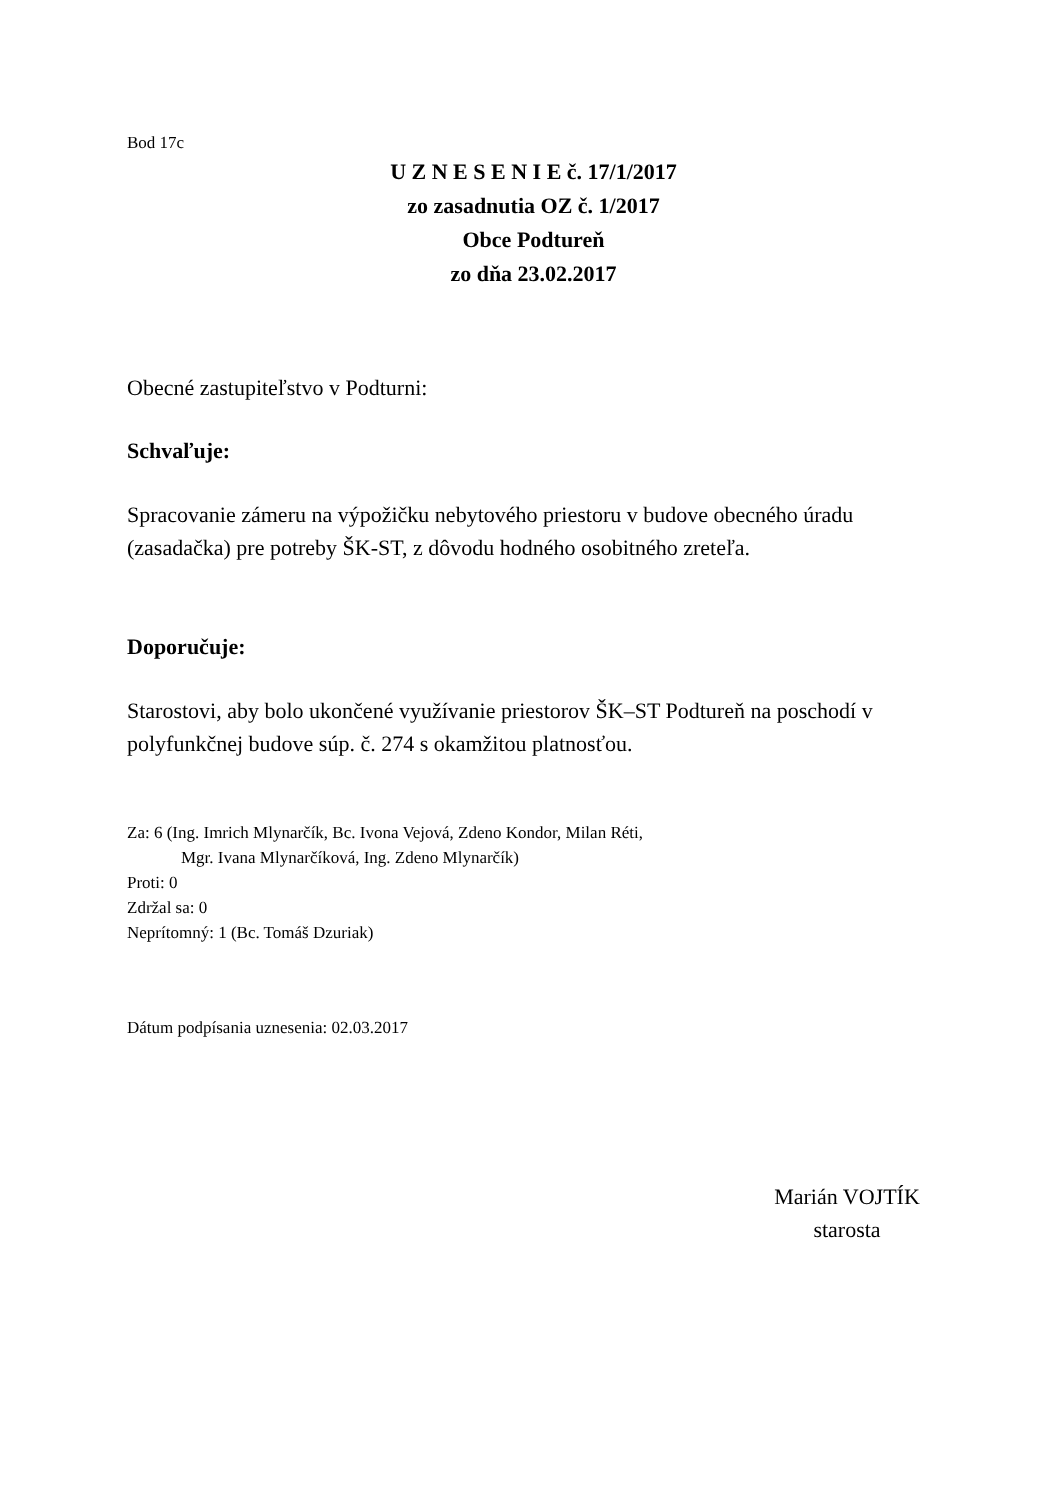Bod 17c
U Z N E S E N I E č. 17/1/2017
zo zasadnutia OZ č. 1/2017
Obce Podtureň
zo dňa 23.02.2017
Obecné zastupiteľstvo v Podturni:
Schvaľuje:
Spracovanie zámeru na výpožičku nebytového priestoru v budove obecného úradu (zasadačka) pre potreby ŠK-ST, z dôvodu hodného osobitného zreteľa.
Doporučuje:
Starostovi, aby bolo ukončené využívanie priestorov ŠK–ST Podtureň na poschodí v polyfunkčnej budove súp. č. 274 s okamžitou platnosťou.
Za: 6 (Ing. Imrich Mlynarčík, Bc. Ivona Vejová, Zdeno Kondor, Milan Réti,
Mgr. Ivana Mlynarčíková, Ing. Zdeno Mlynarčík)
Proti: 0
Zdržal sa: 0
Neprítomný: 1 (Bc. Tomáš Dzuriak)
Dátum podpísania uznesenia: 02.03.2017
Marián VOJTÍK
starosta